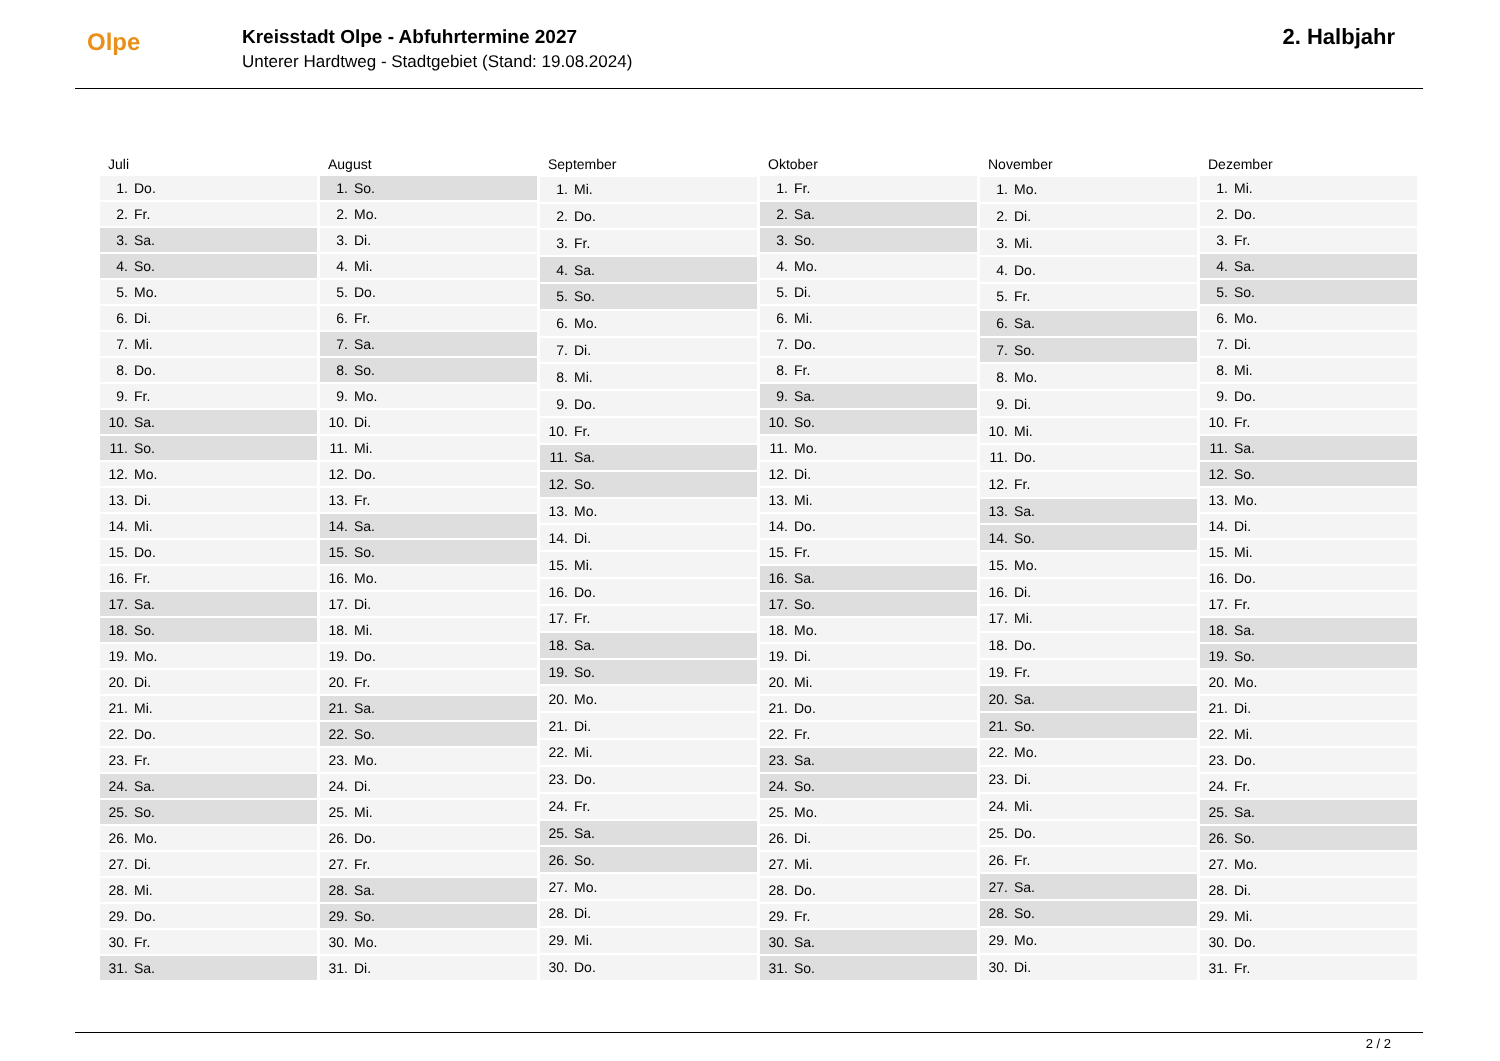Olpe
Kreisstadt Olpe - Abfuhrtermine 2027
Unterer Hardtweg - Stadtgebiet (Stand: 19.08.2024)
2. Halbjahr
| Juli | |
| --- | --- |
| 1. | Do. |
| 2. | Fr. |
| 3. | Sa. |
| 4. | So. |
| 5. | Mo. |
| 6. | Di. |
| 7. | Mi. |
| 8. | Do. |
| 9. | Fr. |
| 10. | Sa. |
| 11. | So. |
| 12. | Mo. |
| 13. | Di. |
| 14. | Mi. |
| 15. | Do. |
| 16. | Fr. |
| 17. | Sa. |
| 18. | So. |
| 19. | Mo. |
| 20. | Di. |
| 21. | Mi. |
| 22. | Do. |
| 23. | Fr. |
| 24. | Sa. |
| 25. | So. |
| 26. | Mo. |
| 27. | Di. |
| 28. | Mi. |
| 29. | Do. |
| 30. | Fr. |
| 31. | Sa. |
| August | |
| --- | --- |
| 1. | So. |
| 2. | Mo. |
| 3. | Di. |
| 4. | Mi. |
| 5. | Do. |
| 6. | Fr. |
| 7. | Sa. |
| 8. | So. |
| 9. | Mo. |
| 10. | Di. |
| 11. | Mi. |
| 12. | Do. |
| 13. | Fr. |
| 14. | Sa. |
| 15. | So. |
| 16. | Mo. |
| 17. | Di. |
| 18. | Mi. |
| 19. | Do. |
| 20. | Fr. |
| 21. | Sa. |
| 22. | So. |
| 23. | Mo. |
| 24. | Di. |
| 25. | Mi. |
| 26. | Do. |
| 27. | Fr. |
| 28. | Sa. |
| 29. | So. |
| 30. | Mo. |
| 31. | Di. |
| September | |
| --- | --- |
| 1. | Mi. |
| 2. | Do. |
| 3. | Fr. |
| 4. | Sa. |
| 5. | So. |
| 6. | Mo. |
| 7. | Di. |
| 8. | Mi. |
| 9. | Do. |
| 10. | Fr. |
| 11. | Sa. |
| 12. | So. |
| 13. | Mo. |
| 14. | Di. |
| 15. | Mi. |
| 16. | Do. |
| 17. | Fr. |
| 18. | Sa. |
| 19. | So. |
| 20. | Mo. |
| 21. | Di. |
| 22. | Mi. |
| 23. | Do. |
| 24. | Fr. |
| 25. | Sa. |
| 26. | So. |
| 27. | Mo. |
| 28. | Di. |
| 29. | Mi. |
| 30. | Do. |
| Oktober | |
| --- | --- |
| 1. | Fr. |
| 2. | Sa. |
| 3. | So. |
| 4. | Mo. |
| 5. | Di. |
| 6. | Mi. |
| 7. | Do. |
| 8. | Fr. |
| 9. | Sa. |
| 10. | So. |
| 11. | Mo. |
| 12. | Di. |
| 13. | Mi. |
| 14. | Do. |
| 15. | Fr. |
| 16. | Sa. |
| 17. | So. |
| 18. | Mo. |
| 19. | Di. |
| 20. | Mi. |
| 21. | Do. |
| 22. | Fr. |
| 23. | Sa. |
| 24. | So. |
| 25. | Mo. |
| 26. | Di. |
| 27. | Mi. |
| 28. | Do. |
| 29. | Fr. |
| 30. | Sa. |
| 31. | So. |
| November | |
| --- | --- |
| 1. | Mo. |
| 2. | Di. |
| 3. | Mi. |
| 4. | Do. |
| 5. | Fr. |
| 6. | Sa. |
| 7. | So. |
| 8. | Mo. |
| 9. | Di. |
| 10. | Mi. |
| 11. | Do. |
| 12. | Fr. |
| 13. | Sa. |
| 14. | So. |
| 15. | Mo. |
| 16. | Di. |
| 17. | Mi. |
| 18. | Do. |
| 19. | Fr. |
| 20. | Sa. |
| 21. | So. |
| 22. | Mo. |
| 23. | Di. |
| 24. | Mi. |
| 25. | Do. |
| 26. | Fr. |
| 27. | Sa. |
| 28. | So. |
| 29. | Mo. |
| 30. | Di. |
| Dezember | |
| --- | --- |
| 1. | Mi. |
| 2. | Do. |
| 3. | Fr. |
| 4. | Sa. |
| 5. | So. |
| 6. | Mo. |
| 7. | Di. |
| 8. | Mi. |
| 9. | Do. |
| 10. | Fr. |
| 11. | Sa. |
| 12. | So. |
| 13. | Mo. |
| 14. | Di. |
| 15. | Mi. |
| 16. | Do. |
| 17. | Fr. |
| 18. | Sa. |
| 19. | So. |
| 20. | Mo. |
| 21. | Di. |
| 22. | Mi. |
| 23. | Do. |
| 24. | Fr. |
| 25. | Sa. |
| 26. | So. |
| 27. | Mo. |
| 28. | Di. |
| 29. | Mi. |
| 30. | Do. |
| 31. | Fr. |
2 / 2